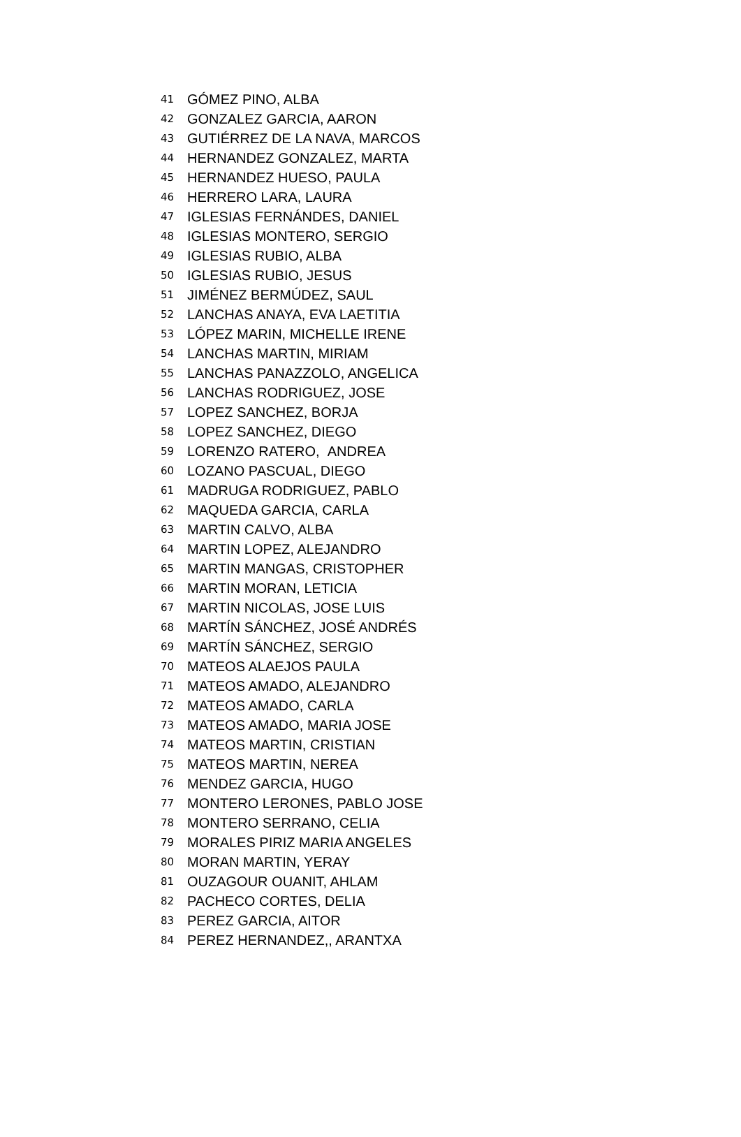| 41 | GÓMEZ PINO, ALBA |
| 42 | GONZALEZ GARCIA, AARON |
| 43 | GUTIÉRREZ DE LA NAVA, MARCOS |
| 44 | HERNANDEZ GONZALEZ, MARTA |
| 45 | HERNANDEZ HUESO, PAULA |
| 46 | HERRERO LARA, LAURA |
| 47 | IGLESIAS FERNÁNDES, DANIEL |
| 48 | IGLESIAS MONTERO, SERGIO |
| 49 | IGLESIAS RUBIO, ALBA |
| 50 | IGLESIAS RUBIO, JESUS |
| 51 | JIMÉNEZ BERMÚDEZ, SAUL |
| 52 | LANCHAS ANAYA, EVA LAETITIA |
| 53 | LÓPEZ MARIN, MICHELLE IRENE |
| 54 | LANCHAS MARTIN, MIRIAM |
| 55 | LANCHAS PANAZZOLO, ANGELICA |
| 56 | LANCHAS RODRIGUEZ, JOSE |
| 57 | LOPEZ SANCHEZ, BORJA |
| 58 | LOPEZ SANCHEZ, DIEGO |
| 59 | LORENZO RATERO, ANDREA |
| 60 | LOZANO PASCUAL, DIEGO |
| 61 | MADRUGA RODRIGUEZ, PABLO |
| 62 | MAQUEDA GARCIA, CARLA |
| 63 | MARTIN CALVO, ALBA |
| 64 | MARTIN LOPEZ, ALEJANDRO |
| 65 | MARTIN MANGAS, CRISTOPHER |
| 66 | MARTIN MORAN, LETICIA |
| 67 | MARTIN NICOLAS, JOSE LUIS |
| 68 | MARTÍN SÁNCHEZ, JOSÉ ANDRÉS |
| 69 | MARTÍN SÁNCHEZ, SERGIO |
| 70 | MATEOS ALAEJOS PAULA |
| 71 | MATEOS AMADO, ALEJANDRO |
| 72 | MATEOS AMADO, CARLA |
| 73 | MATEOS AMADO, MARIA JOSE |
| 74 | MATEOS MARTIN, CRISTIAN |
| 75 | MATEOS MARTIN, NEREA |
| 76 | MENDEZ GARCIA, HUGO |
| 77 | MONTERO LERONES, PABLO JOSE |
| 78 | MONTERO SERRANO, CELIA |
| 79 | MORALES PIRIZ MARIA ANGELES |
| 80 | MORAN MARTIN, YERAY |
| 81 | OUZAGOUR OUANIT, AHLAM |
| 82 | PACHECO CORTES, DELIA |
| 83 | PEREZ GARCIA, AITOR |
| 84 | PEREZ HERNANDEZ,, ARANTXA |